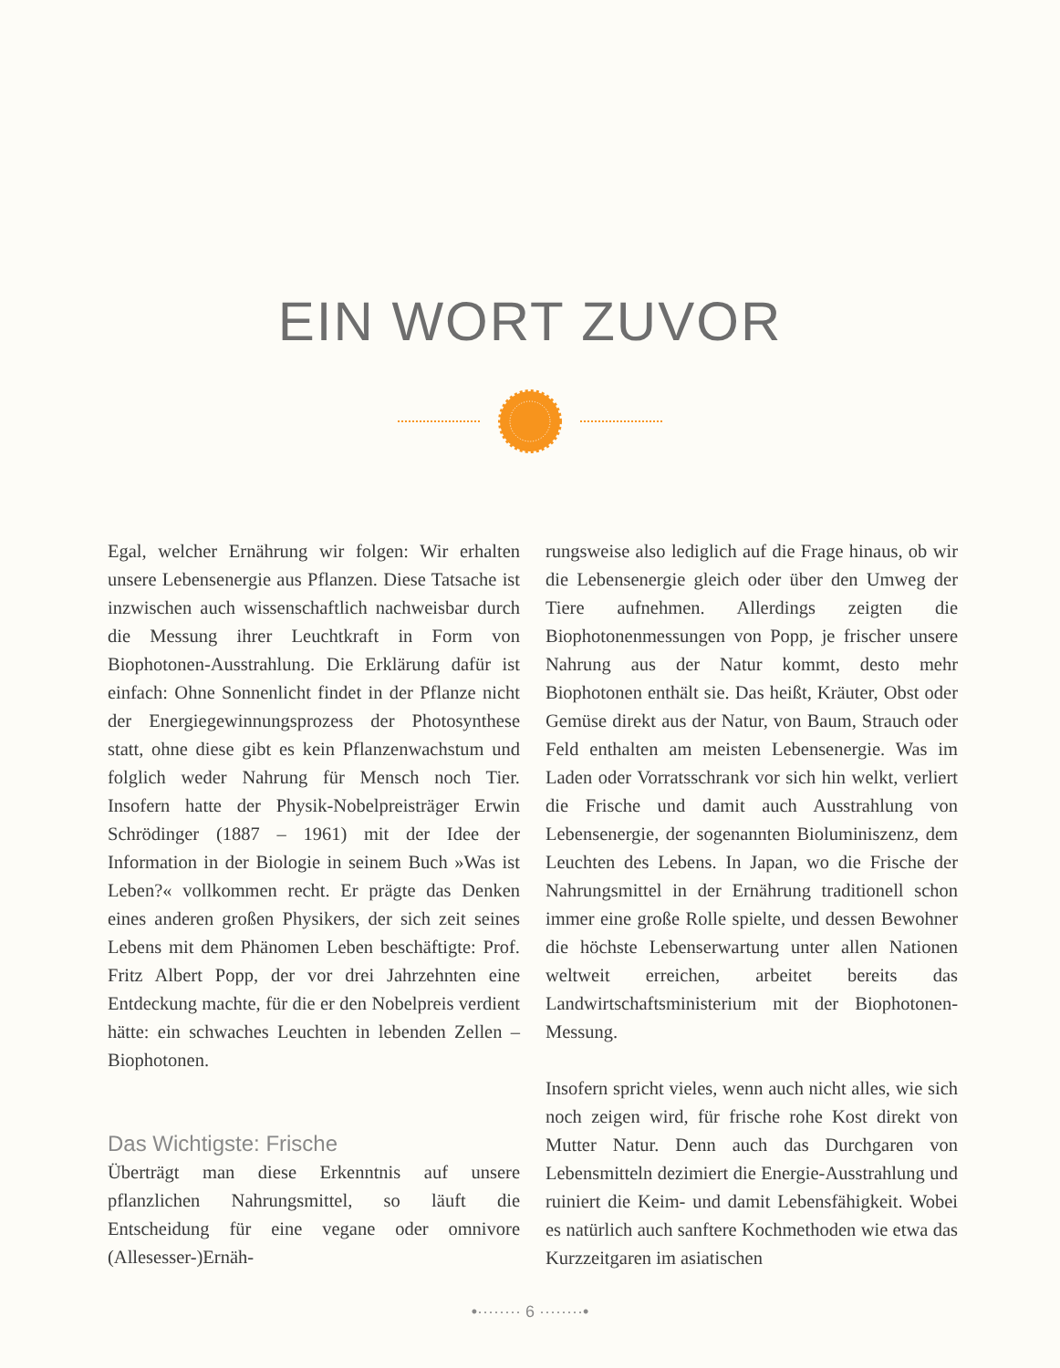EIN WORT ZUVOR
Egal, welcher Ernährung wir folgen: Wir erhalten unsere Lebensenergie aus Pflanzen. Diese Tatsache ist inzwischen auch wissenschaftlich nachweisbar durch die Messung ihrer Leuchtkraft in Form von Biophotonen-Ausstrahlung. Die Erklärung dafür ist einfach: Ohne Sonnenlicht findet in der Pflanze nicht der Energiegewinnungsprozess der Photosynthese statt, ohne diese gibt es kein Pflanzenwachstum und folglich weder Nahrung für Mensch noch Tier. Insofern hatte der Physik-Nobelpreisträger Erwin Schrödinger (1887 – 1961) mit der Idee der Information in der Biologie in seinem Buch »Was ist Leben?« vollkommen recht. Er prägte das Denken eines anderen großen Physikers, der sich zeit seines Lebens mit dem Phänomen Leben beschäftigte: Prof. Fritz Albert Popp, der vor drei Jahrzehnten eine Entdeckung machte, für die er den Nobelpreis verdient hätte: ein schwaches Leuchten in lebenden Zellen – Biophotonen.
Das Wichtigste: Frische
Überträgt man diese Erkenntnis auf unsere pflanzlichen Nahrungsmittel, so läuft die Entscheidung für eine vegane oder omnivore (Allesesser-)Ernäh-
rungsweise also lediglich auf die Frage hinaus, ob wir die Lebensenergie gleich oder über den Umweg der Tiere aufnehmen. Allerdings zeigten die Biophotonenmessungen von Popp, je frischer unsere Nahrung aus der Natur kommt, desto mehr Biophotonen enthält sie. Das heißt, Kräuter, Obst oder Gemüse direkt aus der Natur, von Baum, Strauch oder Feld enthalten am meisten Lebensenergie. Was im Laden oder Vorratsschrank vor sich hin welkt, verliert die Frische und damit auch Ausstrahlung von Lebensenergie, der sogenannten Bioluminiszenz, dem Leuchten des Lebens. In Japan, wo die Frische der Nahrungsmittel in der Ernährung traditionell schon immer eine große Rolle spielte, und dessen Bewohner die höchste Lebenserwartung unter allen Nationen weltweit erreichen, arbeitet bereits das Landwirtschaftsministerium mit der Biophotonen-Messung.
Insofern spricht vieles, wenn auch nicht alles, wie sich noch zeigen wird, für frische rohe Kost direkt von Mutter Natur. Denn auch das Durchgaren von Lebensmitteln dezimiert die Energie-Ausstrahlung und ruiniert die Keim- und damit Lebensfähigkeit. Wobei es natürlich auch sanftere Kochmethoden wie etwa das Kurzzeitgaren im asiatischen
•········ 6 ········•